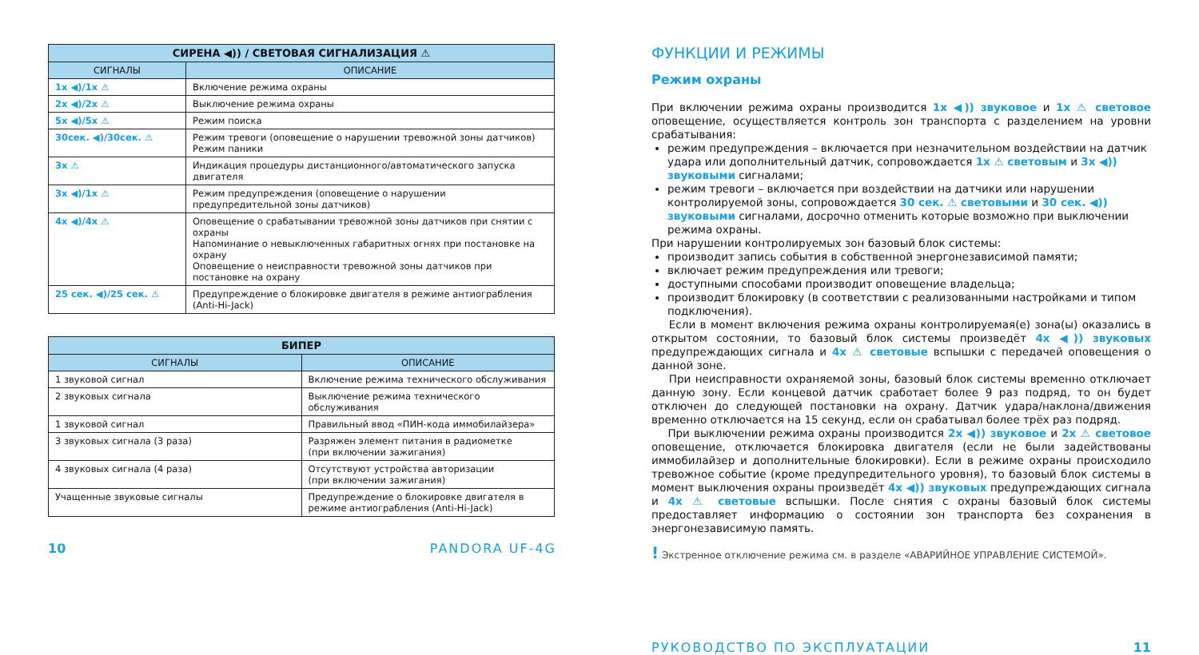| СИРЕНА ◀)) / СВЕТОВАЯ СИГНАЛИЗАЦИЯ ⚠ | |
| --- | --- |
| СИГНАЛЫ | ОПИСАНИЕ |
| 1x ◀)/1x ⚠ | Включение режима охраны |
| 2x ◀)/2x ⚠ | Выключение режима охраны |
| 5x ◀)/5x ⚠ | Режим поиска |
| 30сек. ◀)/30сек. ⚠ | Режим тревоги (оповещение о нарушении тревожной зоны датчиков) Режим паники |
| 3x ⚠ | Индикация процедуры дистанционного/автоматического запуска двигателя |
| 3x ◀)/1x ⚠ | Режим предупреждения (оповещение о нарушении предупредительной зоны датчиков) |
| 4x ◀)/4x ⚠ | Оповещение о срабатывании тревожной зоны датчиков при снятии с охраны Напоминание о невыключенных габаритных огнях при постановке на охрану Оповещение о неисправности тревожной зоны датчиков при постановке на охрану |
| 25 сек. ◀)/25 сек. ⚠ | Предупреждение о блокировке двигателя в режиме антиограбления (Anti-Hi-Jack) |
| БИПЕР | |
| --- | --- |
| СИГНАЛЫ | ОПИСАНИЕ |
| 1 звуковой сигнал | Включение режима технического обслуживания |
| 2 звуковых сигнала | Выключение режима технического обслуживания |
| 1 звуковой сигнал | Правильный ввод «ПИН-кода иммобилайзера» |
| 3 звуковых сигнала (3 раза) | Разряжен элемент питания в радиометке (при включении зажигания) |
| 4 звуковых сигнала (4 раза) | Отсутствуют устройства авторизации (при включении зажигания) |
| Учащенные звуковые сигналы | Предупреждение о блокировке двигателя в режиме антиограбления (Anti-Hi-Jack) |
10 PANDORA UF-4G
ФУНКЦИИ И РЕЖИМЫ
Режим охраны
При включении режима охраны производится 1x ◀)) звуковое и 1x ⚠ световое оповещение, осуществляется контроль зон транспорта с разделением на уровни срабатывания:
режим предупреждения – включается при незначительном воздействии на датчик удара или дополнительный датчик, сопровождается 1x ⚠ световым и 3x ◀)) звуковыми сигналами;
режим тревоги – включается при воздействии на датчики или нарушении контролируемой зоны, сопровождается 30 сек. ⚠ световыми и 30 сек. ◀)) звуковыми сигналами, досрочно отменить которые возможно при выключении режима охраны.
При нарушении контролируемых зон базовый блок системы:
производит запись события в собственной энергонезависимой памяти;
включает режим предупреждения или тревоги;
доступными способами производит оповещение владельца;
производит блокировку (в соответствии с реализованными настройками и типом подключения).
Если в момент включения режима охраны контролируемая(е) зона(ы) оказались в открытом состоянии, то базовый блок системы произведёт 4x ◀)) звуковых предупреждающих сигнала и 4x ⚠ световые вспышки с передачей оповещения о данной зоне.
При неисправности охраняемой зоны, базовый блок системы временно отключает данную зону. Если концевой датчик сработает более 9 раз подряд, то он будет отключен до следующей постановки на охрану. Датчик удара/наклона/движения временно отключается на 15 секунд, если он срабатывал более трёх раз подряд.
При выключении режима охраны производится 2x ◀)) звуковое и 2x ⚠ световое оповещение, отключается блокировка двигателя (если не были задействованы иммобилайзер и дополнительные блокировки). Если в режиме охраны происходило тревожное событие (кроме предупредительного уровня), то базовый блок системы в момент выключения охраны произведёт 4x ◀)) звуковых предупреждающих сигнала и 4x ⚠ световые вспышки. После снятия с охраны базовый блок системы предоставляет информацию о состоянии зон транспорта без сохранения в энергонезависимую память.
! Экстренное отключение режима см. в разделе «АВАРИЙНОЕ УПРАВЛЕНИЕ СИСТЕМОЙ».
РУКОВОДСТВО ПО ЭКСПЛУАТАЦИИ 11